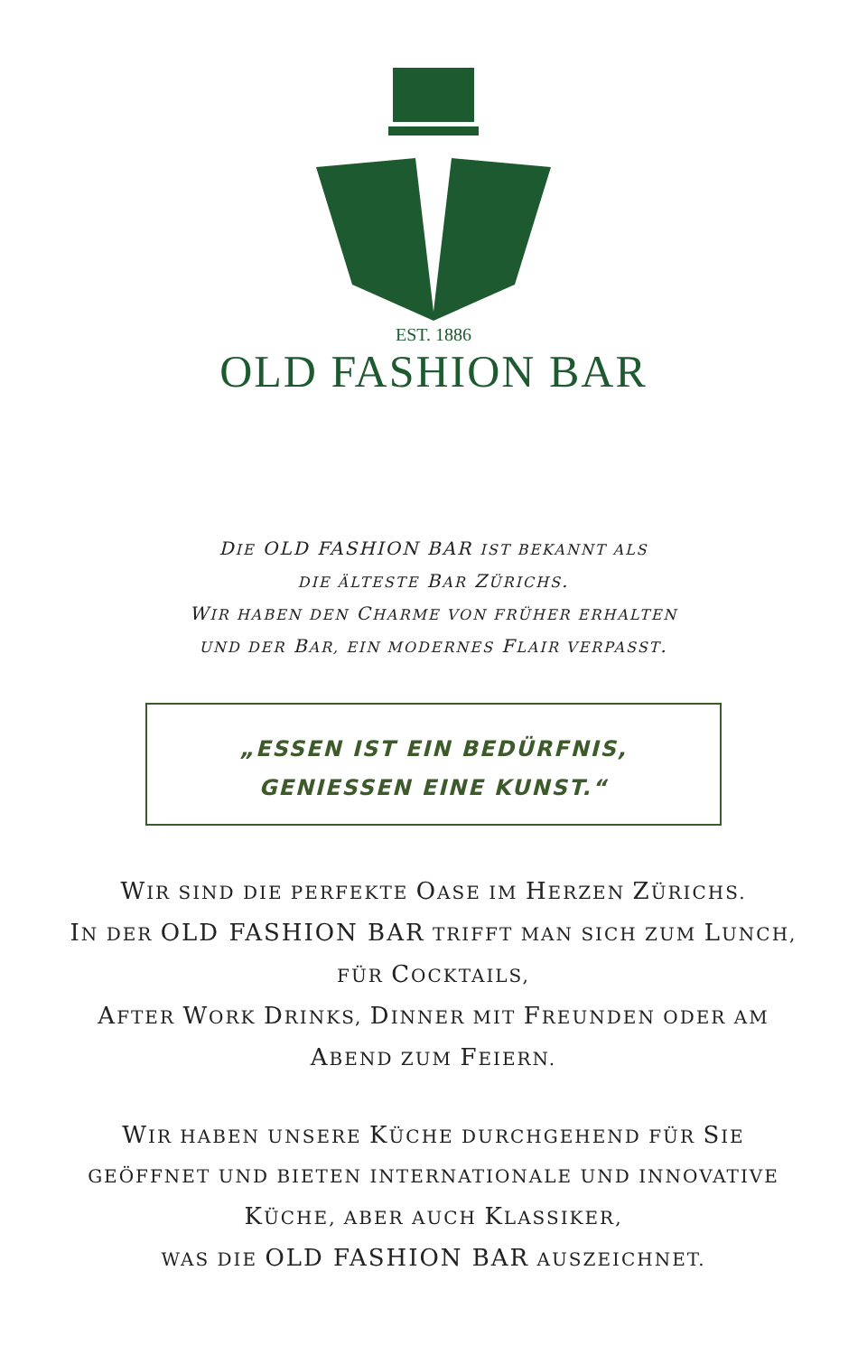EST. 1886
OLD FASHION BAR
DIE OLD FASHION BAR IST BEKANNT ALS
DIE ÄLTESTE BAR ZÜRICHS.
WIR HABEN DEN CHARME VON FRÜHER ERHALTEN
UND DER BAR, EIN MODERNES FLAIR VERPASST.
„ESSEN IST EIN BEDÜRFNIS,
GENIESSEN EINE KUNST.“
WIR SIND DIE PERFEKTE OASE IM HERZEN ZÜRICHS.
IN DER OLD FASHION BAR TRIFFT MAN SICH ZUM LUNCH,
FÜR COCKTAILS,
AFTER WORK DRINKS, DINNER MIT FREUNDEN ODER AM
ABEND ZUM FEIERN.
WIR HABEN UNSERE KÜCHE DURCHGEHEND FÜR SIE
GEÖFFNET UND BIETEN INTERNATIONALE UND INNOVATIVE
KÜCHE, ABER AUCH KLASSIKER,
WAS DIE OLD FASHION BAR AUSZEICHNET.